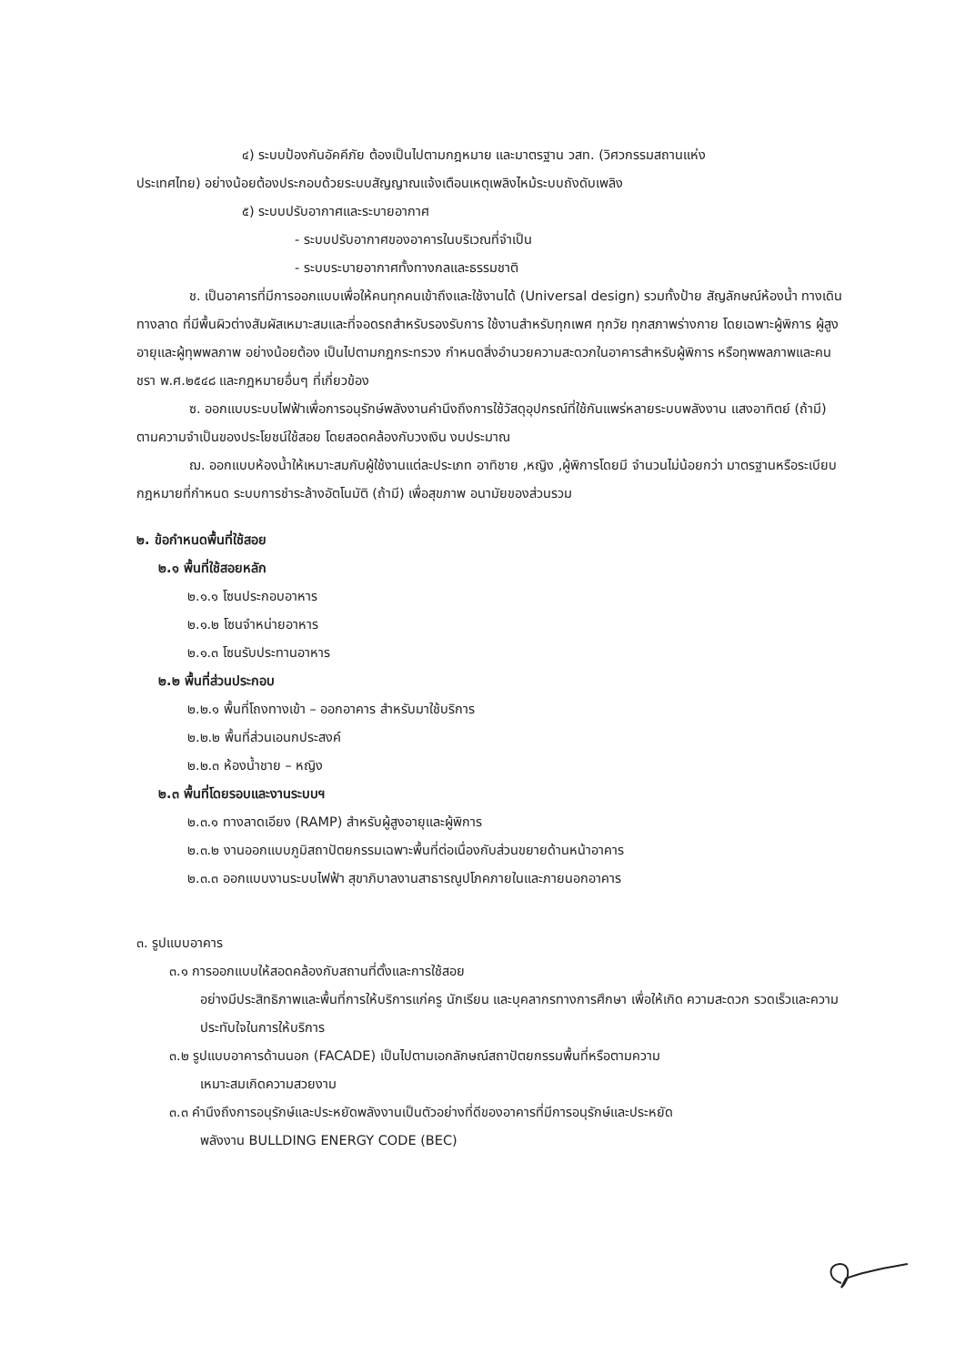๔) ระบบป้องกันอัคคีภัย ต้องเป็นไปตามกฎหมาย และมาตรฐาน วสท. (วิศวกรรมสถานแห่ง
ประเทศไทย) อย่างน้อยต้องประกอบด้วยระบบสัญญาณแจ้งเตือนเหตุเพลิงไหม้ระบบถังดับเพลิง
๕) ระบบปรับอากาศและระบายอากาศ
- ระบบปรับอากาศของอาคารในบริเวณที่จำเป็น
- ระบบระบายอากาศทั้งทางกลและธรรมชาติ
ช. เป็นอาคารที่มีการออกแบบเพื่อให้คนทุกคนเข้าถึงและใช้งานได้ (Universal design) รวมทั้งป้าย สัญลักษณ์ห้องน้ำ ทางเดิน ทางลาด ที่มีพื้นผิวต่างสัมผัสเหมาะสมและที่จอดรถสำหรับรองรับการ ใช้งานสำหรับทุกเพศ ทุกวัย ทุกสภาพร่างกาย โดยเฉพาะผู้พิการ ผู้สูงอายุและผู้ทุพพลภาพ อย่างน้อยต้อง เป็นไปตามกฎกระทรวง กำหนดสิ่งอำนวยความสะดวกในอาคารสำหรับผู้พิการ หรือทุพพลภาพและคนชรา พ.ศ.๒๕๔๘ และกฎหมายอื่นๆ ที่เกี่ยวข้อง
ซ. ออกแบบระบบไฟฟ้าเพื่อการอนุรักษ์พลังงานคำนึงถึงการใช้วัสดุอุปกรณ์ที่ใช้กันแพร่หลายระบบพลังงาน แสงอาทิตย์ (ถ้ามี) ตามความจำเป็นของประโยชน์ใช้สอย โดยสอดคล้องกับวงเงิน งบประมาณ
ฌ. ออกแบบห้องน้ำให้เหมาะสมกับผู้ใช้งานแต่ละประเภท อาทิชาย ,หญิง ,ผู้พิการโดยมี จำนวนไม่น้อยกว่า มาตรฐานหรือระเบียบ กฎหมายที่กำหนด ระบบการชำระล้างอัตโนมัติ (ถ้ามี) เพื่อสุขภาพ อนามัยของส่วนรวม
๒. ข้อกำหนดพื้นที่ใช้สอย
๒.๑ พื้นที่ใช้สอยหลัก
๒.๑.๑ โซนประกอบอาหาร
๒.๑.๒ โซนจำหน่ายอาหาร
๒.๑.๓ โซนรับประทานอาหาร
๒.๒ พื้นที่ส่วนประกอบ
๒.๒.๑ พื้นที่โถงทางเข้า – ออกอาคาร สำหรับมาใช้บริการ
๒.๒.๒ พื้นที่ส่วนเอนกประสงค์
๒.๒.๓ ห้องน้ำชาย – หญิง
๒.๓ พื้นที่โดยรอบและงานระบบฯ
๒.๓.๑ ทางลาดเอียง (RAMP) สำหรับผู้สูงอายุและผู้พิการ
๒.๓.๒ งานออกแบบภูมิสถาปัตยกรรมเฉพาะพื้นที่ต่อเนื่องกับส่วนขยายด้านหน้าอาคาร
๒.๓.๓ ออกแบบงานระบบไฟฟ้า สุขาภิบาลงานสาธารณูปโภคภายในและภายนอกอาคาร
๓. รูปแบบอาคาร
๓.๑ การออกแบบให้สอดคล้องกับสถานที่ตั้งและการใช้สอย
อย่างมีประสิทธิภาพและพื้นที่การให้บริการแก่ครู นักเรียน และบุคลากรทางการศึกษา เพื่อให้เกิด ความสะดวก รวดเร็วและความประทับใจในการให้บริการ
๓.๒ รูปแบบอาคารด้านนอก (FACADE) เป็นไปตามเอกลักษณ์สถาปัตยกรรมพื้นที่หรือตามความ
เหมาะสมเกิดความสวยงาม
๓.๓ คำนึงถึงการอนุรักษ์และประหยัดพลังงานเป็นตัวอย่างที่ดีของอาคารที่มีการอนุรักษ์และประหยัด
พลังงาน BULLDING ENERGY CODE (BEC)